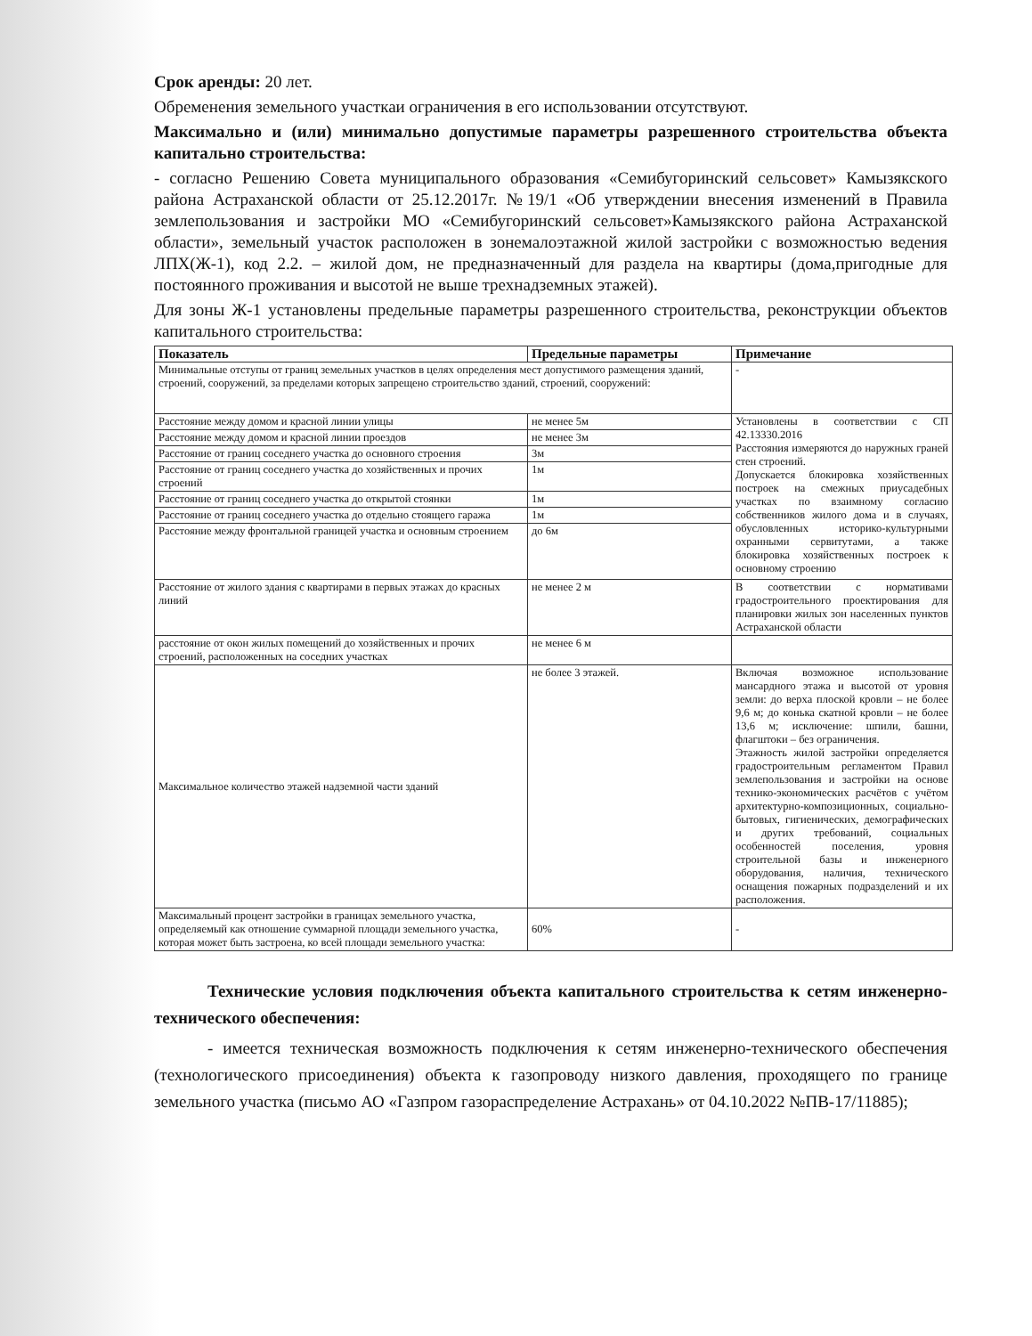Срок аренды: 20 лет.
Обременения земельного участкаи ограничения в его использовании отсутствуют.
Максимально и (или) минимально допустимые параметры разрешенного строительства объекта капитально строительства:
- согласно Решению Совета муниципального образования «Семибугоринский сельсовет» Камызякского района Астраханской области от 25.12.2017г. №19/1 «Об утверждении внесения изменений в Правила землепользования и застройки МО «Семибугоринский сельсовет»Камызякского района Астраханской области», земельный участок расположен в зонемалоэтажной жилой застройки с возможностью ведения ЛПХ(Ж-1), код 2.2. – жилой дом, не предназначенный для раздела на квартиры (дома,пригодные для постоянного проживания и высотой не выше трехнадземных этажей).
Для зоны Ж-1 установлены предельные параметры разрешенного строительства, реконструкции объектов капитального строительства:
| Показатель | Предельные параметры | Примечание |
| --- | --- | --- |
| Минимальные отступы от границ земельных участков в целях определения мест допустимого размещения зданий, строений, сооружений, за пределами которых запрещено строительство зданий, строений, сооружений: | | - |
| Расстояние между домом и красной линии улицы | не менее 5м | Установлены в соответствии с СП 42.13330.2016 Расстояния измеряются до наружных граней стен строений. Допускается блокировка хозяйственных построек на смежных приусадебных участках по взаимному согласию собственников жилого дома и в случаях, обусловленных историко-культурными охранными сервитутами, а также блокировка хозяйственных построек к основному строению |
| Расстояние между домом и красной линии проездов | не менее 3м | |
| Расстояние от границ соседнего участка до основного строения | 3м | |
| Расстояние от границ соседнего участка до хозяйственных и прочих строений | 1м | |
| Расстояние от границ соседнего участка до открытой стоянки | 1м | |
| Расстояние от границ соседнего участка до отдельно стоящего гаража | 1м | |
| Расстояние между фронтальной границей участка и основным строением | до 6м | |
| Расстояние от жилого здания с квартирами в первых этажах до красных линий | не менее 2 м | В соответствии с нормативами градостроительного проектирования для планировки жилых зон населенных пунктов Астраханской области |
| расстояние от окон жилых помещений до хозяйственных и прочих строений, расположенных на соседних участках | не менее 6 м | |
| Максимальное количество этажей надземной части зданий | не более 3 этажей. | Включая возможное использование мансардного этажа и высотой от уровня земли: до верха плоской кровли – не более 9,6 м; до конька скатной кровли – не более 13,6 м; исключение: шпили, башни, флагштоки – без ограничения. Этажность жилой застройки определяется градостроительным регламентом Правил землепользования и застройки на основе технико-экономических расчётов с учётом архитектурно-композиционных, социально-бытовых, гигиенических, демографических и других требований, социальных особенностей поселения, уровня строительной базы и инженерного оборудования, наличия, технического оснащения пожарных подразделений и их расположения. |
| Максимальный процент застройки в границах земельного участка, определяемый как отношение суммарной площади земельного участка, которая может быть застроена, ко всей площади земельного участка: | 60% | - |
Технические условия подключения объекта капитального строительства к сетям инженерно-технического обеспечения:
- имеется техническая возможность подключения к сетям инженерно-технического обеспечения (технологического присоединения) объекта к газопроводу низкого давления, проходящего по границе земельного участка (письмо АО «Газпром газораспределение Астрахань» от 04.10.2022 №ПВ-17/11885);